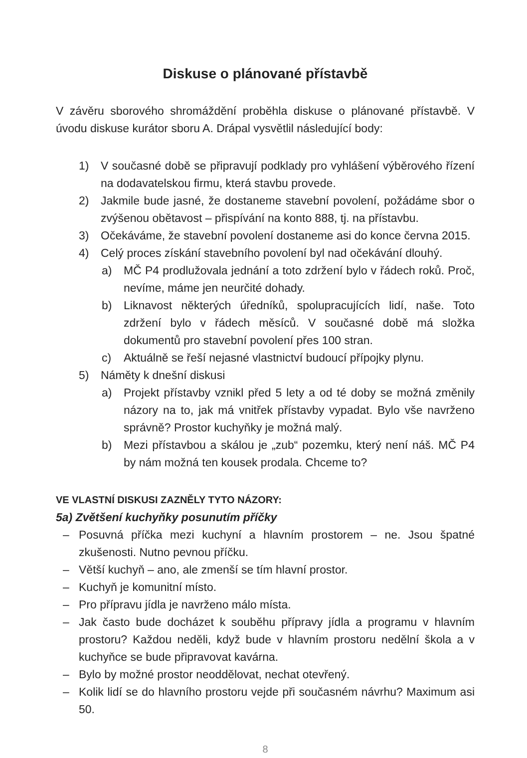Diskuse o plánované přístavbě
V závěru sborového shromáždění proběhla diskuse o plánované přístavbě. V úvodu diskuse kurátor sboru A. Drápal vysvětlil následující body:
1) V současné době se připravují podklady pro vyhlášení výběrového řízení na dodavatelskou firmu, která stavbu provede.
2) Jakmile bude jasné, že dostaneme stavební povolení, požádáme sbor o zvýšenou obětavost – přispívání na konto 888, tj. na přístavbu.
3) Očekáváme, že stavební povolení dostaneme asi do konce června 2015.
4) Celý proces získání stavebního povolení byl nad očekávání dlouhý.
a) MČ P4 prodlužovala jednání a toto zdržení bylo v řádech roků. Proč, nevíme, máme jen neurčité dohady.
b) Liknavost některých úředníků, spolupracujících lidí, naše. Toto zdržení bylo v řádech měsíců. V současné době má složka dokumentů pro stavební povolení přes 100 stran.
c) Aktuálně se řeší nejasné vlastnictví budoucí přípojky plynu.
5) Náměty k dnešní diskusi
a) Projekt přístavby vznikl před 5 lety a od té doby se možná změnily názory na to, jak má vnitřek přístavby vypadat. Bylo vše navrženo správně? Prostor kuchyňky je možná malý.
b) Mezi přístavbou a skálou je „zub“ pozemku, který není náš. MČ P4 by nám možná ten kousek prodala. Chceme to?
VE VLASTNÍ DISKUSI ZAZNĚLY TYTO NÁZORY:
5a) Zvětšení kuchyňky posunutím příčky
– Posuvná příčka mezi kuchyní a hlavním prostorem – ne. Jsou špatné zkušenosti. Nutno pevnou příčku.
– Větší kuchyň – ano, ale zmenší se tím hlavní prostor.
– Kuchyň je komunitní místo.
– Pro přípravu jídla je navrženo málo místa.
– Jak často bude docházet k souběhu přípravy jídla a programu v hlavním prostoru? Každou neděli, když bude v hlavním prostoru nedělní škola a v kuchyňce se bude připravovat kavárna.
– Bylo by možné prostor neoddělovat, nechat otevřený.
– Kolik lidí se do hlavního prostoru vejde při současném návrhu? Maximum asi 50.
8